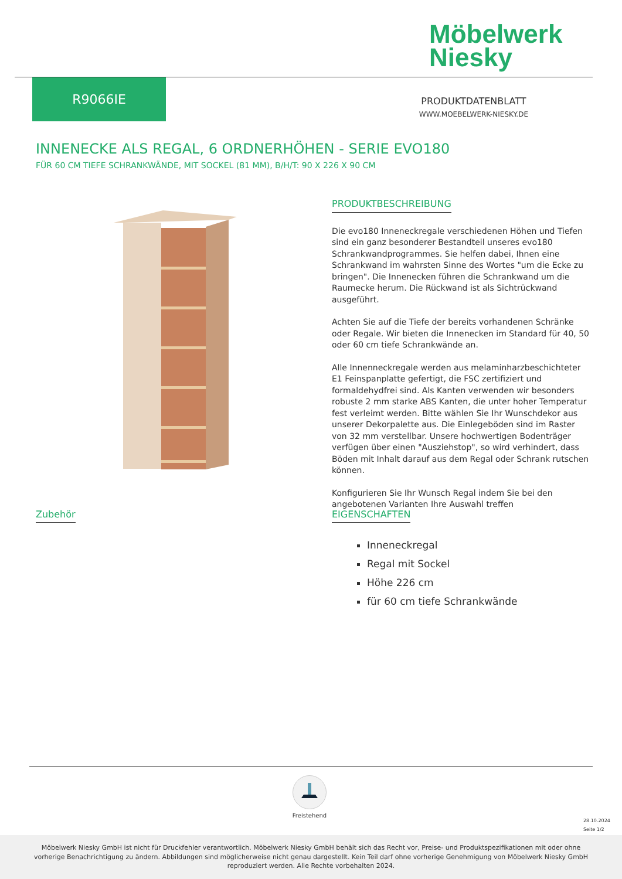Möbelwerk
Niesky
R9066IE
PRODUKTDATENBLATT
WWW.MOEBELWERK-NIESKY.DE
INNENECKE ALS REGAL, 6 ORDNERHÖHEN - SERIE EVO180
FÜR 60 CM TIEFE SCHRANKWÄNDE, MIT SOCKEL (81 MM), B/H/T: 90 X 226 X 90 CM
PRODUKTBESCHREIBUNG
Die evo180 Inneneckregale verschiedenen Höhen und Tiefen sind ein ganz besonderer Bestandteil unseres evo180 Schrankwandprogrammes. Sie helfen dabei, Ihnen eine Schrankwand im wahrsten Sinne des Wortes "um die Ecke zu bringen". Die Innenecken führen die Schrankwand um die Raumecke herum. Die Rückwand ist als Sichtrückwand ausgeführt.
Achten Sie auf die Tiefe der bereits vorhandenen Schränke oder Regale. Wir bieten die Innenecken im Standard für 40, 50 oder 60 cm tiefe Schrankwände an.
Alle Innenneckregale werden aus melaminharzbeschichteter E1 Feinspanplatte gefertigt, die FSC zertifiziert und formaldehydfrei sind. Als Kanten verwenden wir besonders robuste 2 mm starke ABS Kanten, die unter hoher Temperatur fest verleimt werden. Bitte wählen Sie Ihr Wunschdekor aus unserer Dekorpalette aus. Die Einlegeböden sind im Raster von 32 mm verstellbar. Unsere hochwertigen Bodenträger verfügen über einen "Ausziehstop", so wird verhindert, dass Böden mit Inhalt darauf aus dem Regal oder Schrank rutschen können.
Konfigurieren Sie Ihr Wunsch Regal indem Sie bei den angebotenen Varianten Ihre Auswahl treffen
Zubehör
EIGENSCHAFTEN
Inneneckregal
Regal mit Sockel
Höhe 226 cm
für 60 cm tiefe Schrankwände
Freistehend
28.10.2024
Seite 1/2
Möbelwerk Niesky GmbH ist nicht für Druckfehler verantwortlich. Möbelwerk Niesky GmbH behält sich das Recht vor, Preise- und Produktspezifikationen mit oder ohne vorherige Benachrichtigung zu ändern. Abbildungen sind möglicherweise nicht genau dargestellt. Kein Teil darf ohne vorherige Genehmigung von Möbelwerk Niesky GmbH reproduziert werden. Alle Rechte vorbehalten 2024.